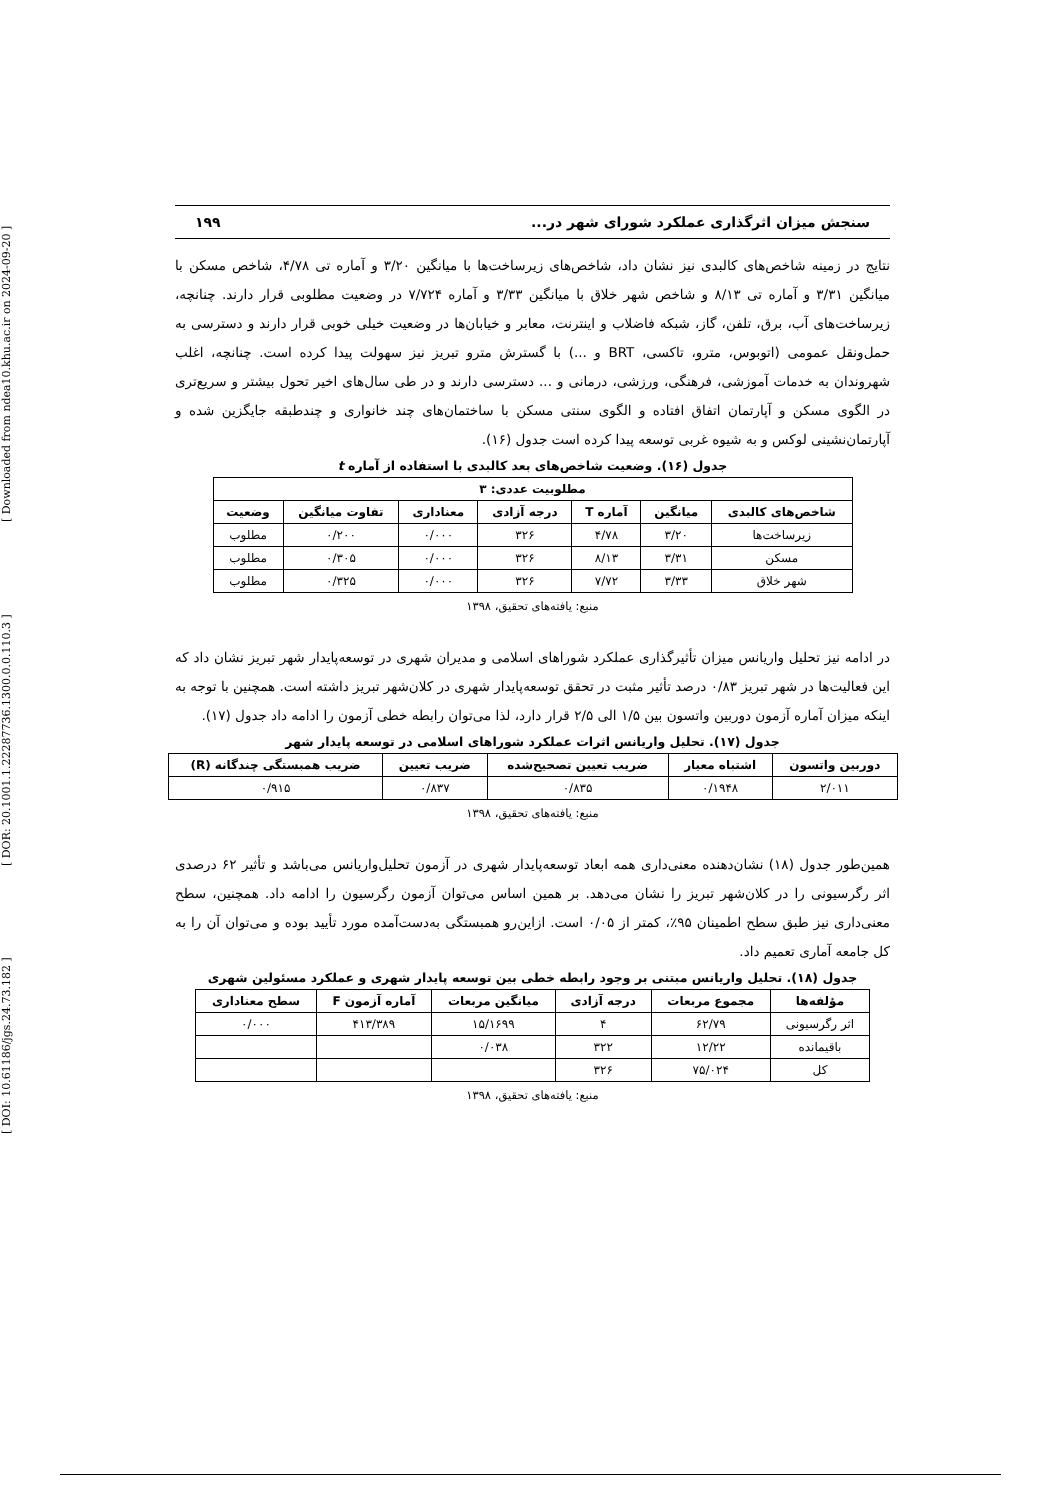[ DOI: 10.61186/jgs.24.73.182 ] [ DOR: 20.1001.1.22287736.1300.0.0.110.3 ] [ Downloaded from ndea10.khu.ac.ir on 2024-09-20 ]
سنجش میزان اثرگذاری عملکرد شورای شهر در... ۱۹۹
نتایج در زمینه شاخص‌های کالبدی نیز نشان داد، شاخص‌های زیرساخت‌ها با میانگین ۳/۲۰ و آماره تی ۴/۷۸، شاخص مسکن با میانگین ۳/۳۱ و آماره تی ۸/۱۳ و شاخص شهر خلاق با میانگین ۳/۳۳ و آماره ۷/۷۲۴ در وضعیت مطلوبی قرار دارند. چنانچه، زیرساخت‌های آب، برق، تلفن، گاز، شبکه فاضلاب و اینترنت، معابر و خیابان‌ها در وضعیت خیلی خوبی قرار دارند و دسترسی به حمل‌ونقل عمومی (اتوبوس، مترو، تاکسی، BRT و ...) با گسترش مترو تبریز نیز سهولت پیدا کرده است. چنانچه، اغلب شهروندان به خدمات آموزشی، فرهنگی، ورزشی، درمانی و ... دسترسی دارند و در طی سال‌های اخیر تحول بیشتر و سریع‌تری در الگوی مسکن و آپارتمان اتفاق افتاده و الگوی سنتی مسکن با ساختمان‌های چند خانواری و چندطبقه جایگزین شده و آپارتمان‌نشینی لوکس و به شیوه غربی توسعه پیدا کرده است جدول (۱۶).
جدول (۱۶). وضعیت شاخص‌های بعد کالبدی با استفاده از آماره t
| مطلوبیت عددی: ۳ | | | | | | |
| --- | --- | --- | --- | --- | --- | --- |
| شاخص‌های کالبدی | میانگین | آماره T | درجه آزادی | معناداری | تفاوت میانگین | وضعیت |
| زیرساخت‌ها | ۳/۲۰ | ۴/۷۸ | ۳۲۶ | ۰/۰۰۰ | ۰/۲۰۰ | مطلوب |
| مسکن | ۳/۳۱ | ۸/۱۳ | ۳۲۶ | ۰/۰۰۰ | ۰/۳۰۵ | مطلوب |
| شهر خلاق | ۳/۳۳ | ۷/۷۲ | ۳۲۶ | ۰/۰۰۰ | ۰/۳۲۵ | مطلوب |
منبع: یافته‌های تحقیق، ۱۳۹۸
در ادامه نیز تحلیل واریانس میزان تأثیرگذاری عملکرد شوراهای اسلامی و مدیران شهری در توسعه‌پایدار شهر تبریز نشان داد که این فعالیت‌ها در شهر تبریز ۰/۸۳ درصد تأثیر مثبت در تحقق توسعه‌پایدار شهری در کلان‌شهر تبریز داشته است. همچنین با توجه به اینکه میزان آماره آزمون دوربین واتسون بین ۱/۵ الی ۲/۵ قرار دارد، لذا می‌توان رابطه خطی آزمون را ادامه داد جدول (۱۷).
جدول (۱۷). تحلیل واریانس اثرات عملکرد شوراهای اسلامی در توسعه پایدار شهر
| دوربین واتسون | اشتباه معیار | ضریب تعیین تصحیح‌شده | ضریب تعیین | ضریب همبستگی چندگانه (R) |
| --- | --- | --- | --- | --- |
| ۲/۰۱۱ | ۰/۱۹۴۸ | ۰/۸۳۵ | ۰/۸۳۷ | ۰/۹۱۵ |
منبع: یافته‌های تحقیق، ۱۳۹۸
همین‌طور جدول (۱۸) نشان‌دهنده معنی‌داری همه ابعاد توسعه‌پایدار شهری در آزمون تحلیل‌واریانس می‌باشد و تأثیر ۶۲ درصدی اثر رگرسیونی را در کلان‌شهر تبریز را نشان می‌دهد. بر همین اساس می‌توان آزمون رگرسیون را ادامه داد. همچنین، سطح معنی‌داری نیز طبق سطح اطمینان ۹۵٪، کمتر از ۰/۰۵ است. ازاین‌رو همبستگی به‌دست‌آمده مورد تأیید بوده و می‌توان آن را به کل جامعه آماری تعمیم داد.
جدول (۱۸). تحلیل واریانس مبتنی بر وجود رابطه خطی بین توسعه پایدار شهری و عملکرد مسئولین شهری
| مؤلفه‌ها | مجموع مربعات | درجه آزادی | میانگین مربعات | آماره آزمون F | سطح معناداری |
| --- | --- | --- | --- | --- | --- |
| اثر رگرسیونی | ۶۲/۷۹ | ۴ | ۱۵/۱۶۹۹ | ۴۱۳/۳۸۹ | ۰/۰۰۰ |
| باقیمانده | ۱۲/۲۲ | ۳۲۲ | ۰/۰۳۸ | | |
| کل | ۷۵/۰۲۴ | ۳۲۶ | | | |
منبع: یافته‌های تحقیق، ۱۳۹۸